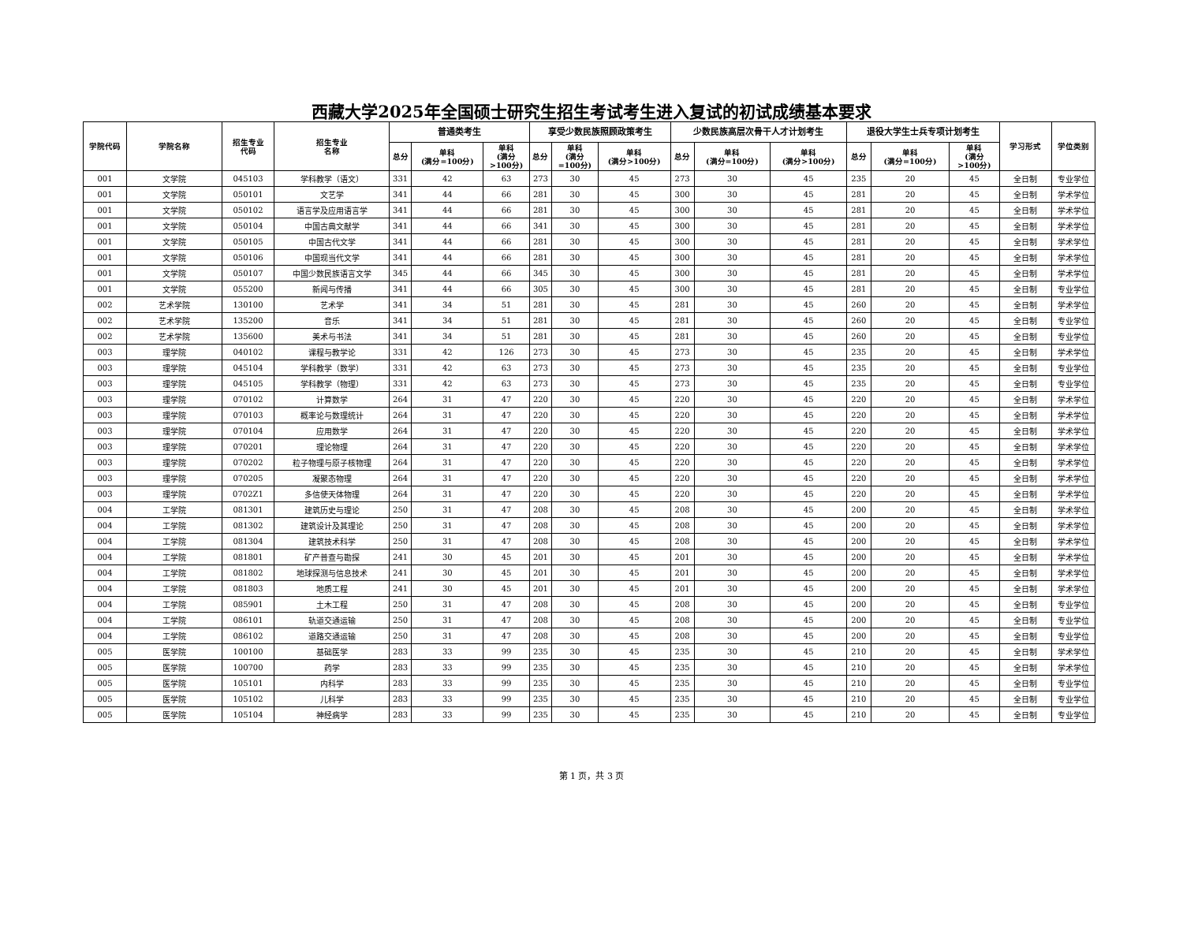西藏大学2025年全国硕士研究生招生考试考生进入复试的初试成绩基本要求
| 学院代码 | 学院名称 | 招生专业 代码 | 招生专业 名称 | 普通类考生 | | | 享受少数民族照顾政策考生 | | | 少数民族高层次骨干人才计划考生 | | | 退役大学生士兵专项计划考生 | | | 学习形式 | 学位类别 |
| --- | --- | --- | --- | --- | --- | --- | --- | --- | --- | --- | --- | --- | --- | --- | --- | --- | --- |
| | | | | 总分 | 单科 (满分=100分) | 单科 (满分 >100分) | 总分 | 单科 (满分 =100分) | 单科 (满分>100分) | 总分 | 单科 (满分=100分) | 单科 (满分>100分) | 总分 | 单科 (满分=100分) | 单科 (满分 >100分) | | |
| 001 | 文学院 | 045103 | 学科教学（语文） | 331 | 42 | 63 | 273 | 30 | 45 | 273 | 30 | 45 | 235 | 20 | 45 | 全日制 | 专业学位 |
| 001 | 文学院 | 050101 | 文艺学 | 341 | 44 | 66 | 281 | 30 | 45 | 300 | 30 | 45 | 281 | 20 | 45 | 全日制 | 学术学位 |
| 001 | 文学院 | 050102 | 语言学及应用语言学 | 341 | 44 | 66 | 281 | 30 | 45 | 300 | 30 | 45 | 281 | 20 | 45 | 全日制 | 学术学位 |
| 001 | 文学院 | 050104 | 中国古典文献学 | 341 | 44 | 66 | 341 | 30 | 45 | 300 | 30 | 45 | 281 | 20 | 45 | 全日制 | 学术学位 |
| 001 | 文学院 | 050105 | 中国古代文学 | 341 | 44 | 66 | 281 | 30 | 45 | 300 | 30 | 45 | 281 | 20 | 45 | 全日制 | 学术学位 |
| 001 | 文学院 | 050106 | 中国现当代文学 | 341 | 44 | 66 | 281 | 30 | 45 | 300 | 30 | 45 | 281 | 20 | 45 | 全日制 | 学术学位 |
| 001 | 文学院 | 050107 | 中国少数民族语言文学 | 345 | 44 | 66 | 345 | 30 | 45 | 300 | 30 | 45 | 281 | 20 | 45 | 全日制 | 学术学位 |
| 001 | 文学院 | 055200 | 新闻与传播 | 341 | 44 | 66 | 305 | 30 | 45 | 300 | 30 | 45 | 281 | 20 | 45 | 全日制 | 专业学位 |
| 002 | 艺术学院 | 130100 | 艺术学 | 341 | 34 | 51 | 281 | 30 | 45 | 281 | 30 | 45 | 260 | 20 | 45 | 全日制 | 学术学位 |
| 002 | 艺术学院 | 135200 | 音乐 | 341 | 34 | 51 | 281 | 30 | 45 | 281 | 30 | 45 | 260 | 20 | 45 | 全日制 | 专业学位 |
| 002 | 艺术学院 | 135600 | 美术与书法 | 341 | 34 | 51 | 281 | 30 | 45 | 281 | 30 | 45 | 260 | 20 | 45 | 全日制 | 专业学位 |
| 003 | 理学院 | 040102 | 课程与教学论 | 331 | 42 | 126 | 273 | 30 | 45 | 273 | 30 | 45 | 235 | 20 | 45 | 全日制 | 学术学位 |
| 003 | 理学院 | 045104 | 学科教学（数学） | 331 | 42 | 63 | 273 | 30 | 45 | 273 | 30 | 45 | 235 | 20 | 45 | 全日制 | 专业学位 |
| 003 | 理学院 | 045105 | 学科教学（物理） | 331 | 42 | 63 | 273 | 30 | 45 | 273 | 30 | 45 | 235 | 20 | 45 | 全日制 | 专业学位 |
| 003 | 理学院 | 070102 | 计算数学 | 264 | 31 | 47 | 220 | 30 | 45 | 220 | 30 | 45 | 220 | 20 | 45 | 全日制 | 学术学位 |
| 003 | 理学院 | 070103 | 概率论与数理统计 | 264 | 31 | 47 | 220 | 30 | 45 | 220 | 30 | 45 | 220 | 20 | 45 | 全日制 | 学术学位 |
| 003 | 理学院 | 070104 | 应用数学 | 264 | 31 | 47 | 220 | 30 | 45 | 220 | 30 | 45 | 220 | 20 | 45 | 全日制 | 学术学位 |
| 003 | 理学院 | 070201 | 理论物理 | 264 | 31 | 47 | 220 | 30 | 45 | 220 | 30 | 45 | 220 | 20 | 45 | 全日制 | 学术学位 |
| 003 | 理学院 | 070202 | 粒子物理与原子核物理 | 264 | 31 | 47 | 220 | 30 | 45 | 220 | 30 | 45 | 220 | 20 | 45 | 全日制 | 学术学位 |
| 003 | 理学院 | 070205 | 凝聚态物理 | 264 | 31 | 47 | 220 | 30 | 45 | 220 | 30 | 45 | 220 | 20 | 45 | 全日制 | 学术学位 |
| 003 | 理学院 | 0702Z1 | 多信使天体物理 | 264 | 31 | 47 | 220 | 30 | 45 | 220 | 30 | 45 | 220 | 20 | 45 | 全日制 | 学术学位 |
| 004 | 工学院 | 081301 | 建筑历史与理论 | 250 | 31 | 47 | 208 | 30 | 45 | 208 | 30 | 45 | 200 | 20 | 45 | 全日制 | 学术学位 |
| 004 | 工学院 | 081302 | 建筑设计及其理论 | 250 | 31 | 47 | 208 | 30 | 45 | 208 | 30 | 45 | 200 | 20 | 45 | 全日制 | 学术学位 |
| 004 | 工学院 | 081304 | 建筑技术科学 | 250 | 31 | 47 | 208 | 30 | 45 | 208 | 30 | 45 | 200 | 20 | 45 | 全日制 | 学术学位 |
| 004 | 工学院 | 081801 | 矿产普查与勘探 | 241 | 30 | 45 | 201 | 30 | 45 | 201 | 30 | 45 | 200 | 20 | 45 | 全日制 | 学术学位 |
| 004 | 工学院 | 081802 | 地球探测与信息技术 | 241 | 30 | 45 | 201 | 30 | 45 | 201 | 30 | 45 | 200 | 20 | 45 | 全日制 | 学术学位 |
| 004 | 工学院 | 081803 | 地质工程 | 241 | 30 | 45 | 201 | 30 | 45 | 201 | 30 | 45 | 200 | 20 | 45 | 全日制 | 学术学位 |
| 004 | 工学院 | 085901 | 土木工程 | 250 | 31 | 47 | 208 | 30 | 45 | 208 | 30 | 45 | 200 | 20 | 45 | 全日制 | 专业学位 |
| 004 | 工学院 | 086101 | 轨道交通运输 | 250 | 31 | 47 | 208 | 30 | 45 | 208 | 30 | 45 | 200 | 20 | 45 | 全日制 | 专业学位 |
| 004 | 工学院 | 086102 | 道路交通运输 | 250 | 31 | 47 | 208 | 30 | 45 | 208 | 30 | 45 | 200 | 20 | 45 | 全日制 | 专业学位 |
| 005 | 医学院 | 100100 | 基础医学 | 283 | 33 | 99 | 235 | 30 | 45 | 235 | 30 | 45 | 210 | 20 | 45 | 全日制 | 学术学位 |
| 005 | 医学院 | 100700 | 药学 | 283 | 33 | 99 | 235 | 30 | 45 | 235 | 30 | 45 | 210 | 20 | 45 | 全日制 | 学术学位 |
| 005 | 医学院 | 105101 | 内科学 | 283 | 33 | 99 | 235 | 30 | 45 | 235 | 30 | 45 | 210 | 20 | 45 | 全日制 | 专业学位 |
| 005 | 医学院 | 105102 | 儿科学 | 283 | 33 | 99 | 235 | 30 | 45 | 235 | 30 | 45 | 210 | 20 | 45 | 全日制 | 专业学位 |
| 005 | 医学院 | 105104 | 神经病学 | 283 | 33 | 99 | 235 | 30 | 45 | 235 | 30 | 45 | 210 | 20 | 45 | 全日制 | 专业学位 |
第 1 页，共 3 页